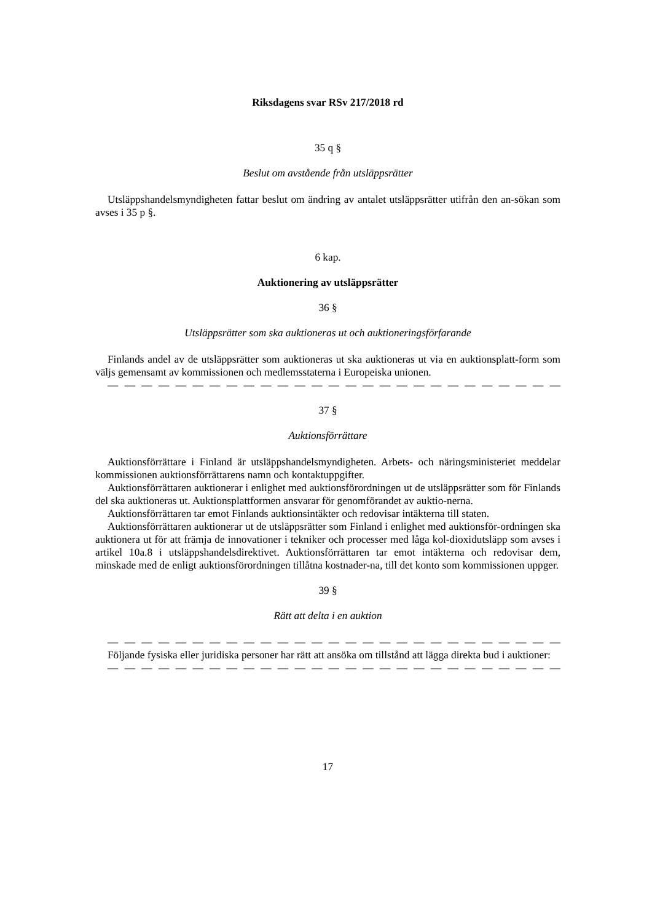Riksdagens svar RSv 217/2018 rd
35 q §
Beslut om avstående från utsläppsrätter
Utsläppshandelsmyndigheten fattar beslut om ändring av antalet utsläppsrätter utifrån den an-sökan som avses i 35 p §.
6 kap.
Auktionering av utsläppsrätter
36 §
Utsläppsrätter som ska auktioneras ut och auktioneringsförfarande
Finlands andel av de utsläppsrätter som auktioneras ut ska auktioneras ut via en auktionsplatt-form som väljs gemensamt av kommissionen och medlemsstaterna i Europeiska unionen.
— — — — — — — — — — — — — — — — — — — — — — — — — — —
37 §
Auktionsförrättare
Auktionsförrättare i Finland är utsläppshandelsmyndigheten. Arbets- och näringsministeriet meddelar kommissionen auktionsförrättarens namn och kontaktuppgifter.
Auktionsförrättaren auktionerar i enlighet med auktionsförordningen ut de utsläppsrätter som för Finlands del ska auktioneras ut. Auktionsplattformen ansvarar för genomförandet av auktio-nerna.
Auktionsförrättaren tar emot Finlands auktionsintäkter och redovisar intäkterna till staten.
Auktionsförrättaren auktionerar ut de utsläppsrätter som Finland i enlighet med auktionsför-ordningen ska auktionera ut för att främja de innovationer i tekniker och processer med låga kol-dioxidutsläpp som avses i artikel 10a.8 i utsläppshandelsdirektivet. Auktionsförrättaren tar emot intäkterna och redovisar dem, minskade med de enligt auktionsförordningen tillåtna kostnader-na, till det konto som kommissionen uppger.
39 §
Rätt att delta i en auktion
— — — — — — — — — — — — — — — — — — — — — — — — — — —
Följande fysiska eller juridiska personer har rätt att ansöka om tillstånd att lägga direkta bud i auktioner:
— — — — — — — — — — — — — — — — — — — — — — — — — — —
17